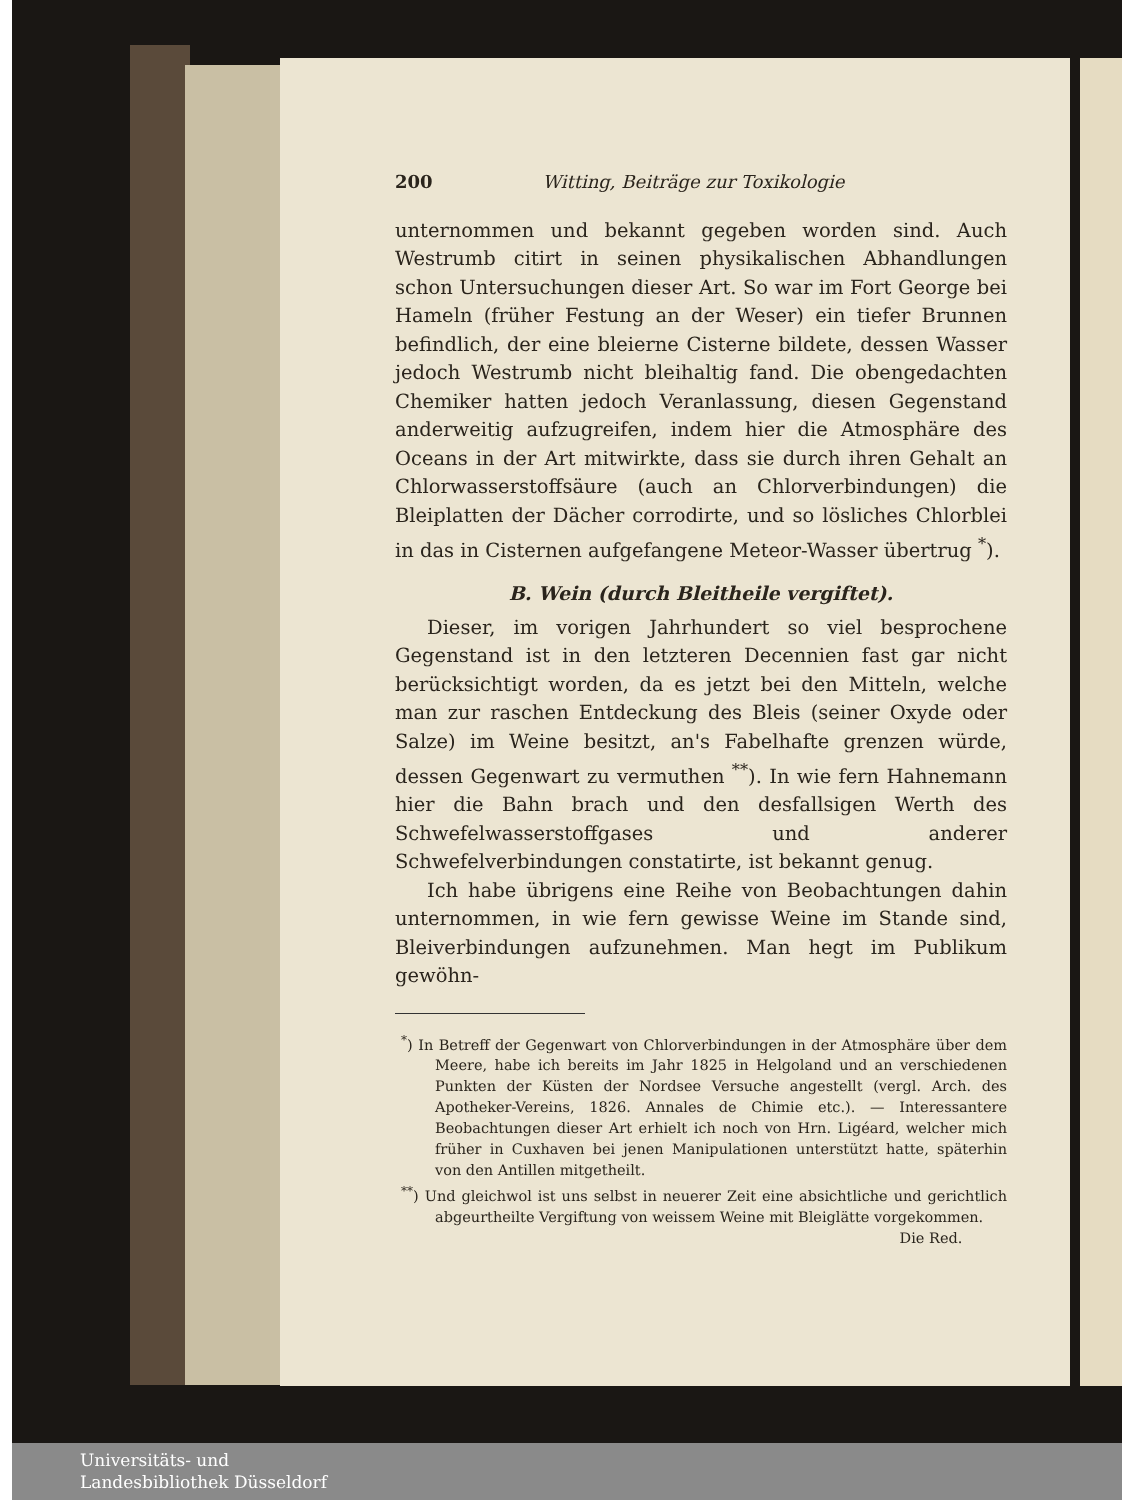200 Witting, Beiträge zur Toxikologie
unternommen und bekannt gegeben worden sind. Auch Westrumb citirt in seinen physikalischen Abhandlungen schon Untersuchungen dieser Art. So war im Fort George bei Hameln (früher Festung an der Weser) ein tiefer Brunnen befindlich, der eine bleierne Cisterne bildete, dessen Wasser jedoch Westrumb nicht bleihaltig fand. Die obengedachten Chemiker hatten jedoch Veranlassung, diesen Gegenstand anderweitig aufzugreifen, indem hier die Atmosphäre des Oceans in der Art mitwirkte, dass sie durch ihren Gehalt an Chlorwasserstoffsäure (auch an Chlorverbindungen) die Bleiplatten der Dächer corrodirte, und so lösliches Chlorblei in das in Cisternen aufgefangene Meteor-Wasser übertrug <sup>*</sup>).
B. Wein (durch Bleitheile vergiftet).
Dieser, im vorigen Jahrhundert so viel besprochene Gegenstand ist in den letzteren Decennien fast gar nicht berücksichtigt worden, da es jetzt bei den Mitteln, welche man zur raschen Entdeckung des Bleis (seiner Oxyde oder Salze) im Weine besitzt, an's Fabelhafte grenzen würde, dessen Gegenwart zu vermuthen <sup>**</sup>). In wie fern Hahnemann hier die Bahn brach und den desfallsigen Werth des Schwefelwasserstoffgases und anderer Schwefelverbindungen constatirte, ist bekannt genug.
Ich habe übrigens eine Reihe von Beobachtungen dahin unternommen, in wie fern gewisse Weine im Stande sind, Bleiverbindungen aufzunehmen. Man hegt im Publikum gewöhn-
<sup>*</sup>) In Betreff der Gegenwart von Chlorverbindungen in der Atmosphäre über dem Meere, habe ich bereits im Jahr 1825 in Helgoland und an verschiedenen Punkten der Küsten der Nordsee Versuche angestellt (vergl. Arch. des Apotheker-Vereins, 1826. Annales de Chimie etc.). — Interessantere Beobachtungen dieser Art erhielt ich noch von Hrn. Ligéard, welcher mich früher in Cuxhaven bei jenen Manipulationen unterstützt hatte, späterhin von den Antillen mitgetheilt.
<sup>**</sup>) Und gleichwol ist uns selbst in neuerer Zeit eine absichtliche und gerichtlich abgeurtheilte Vergiftung von weissem Weine mit Bleiglätte vorgekommen. Die Red.
Universitäts- und
Landesbibliothek Düsseldorf